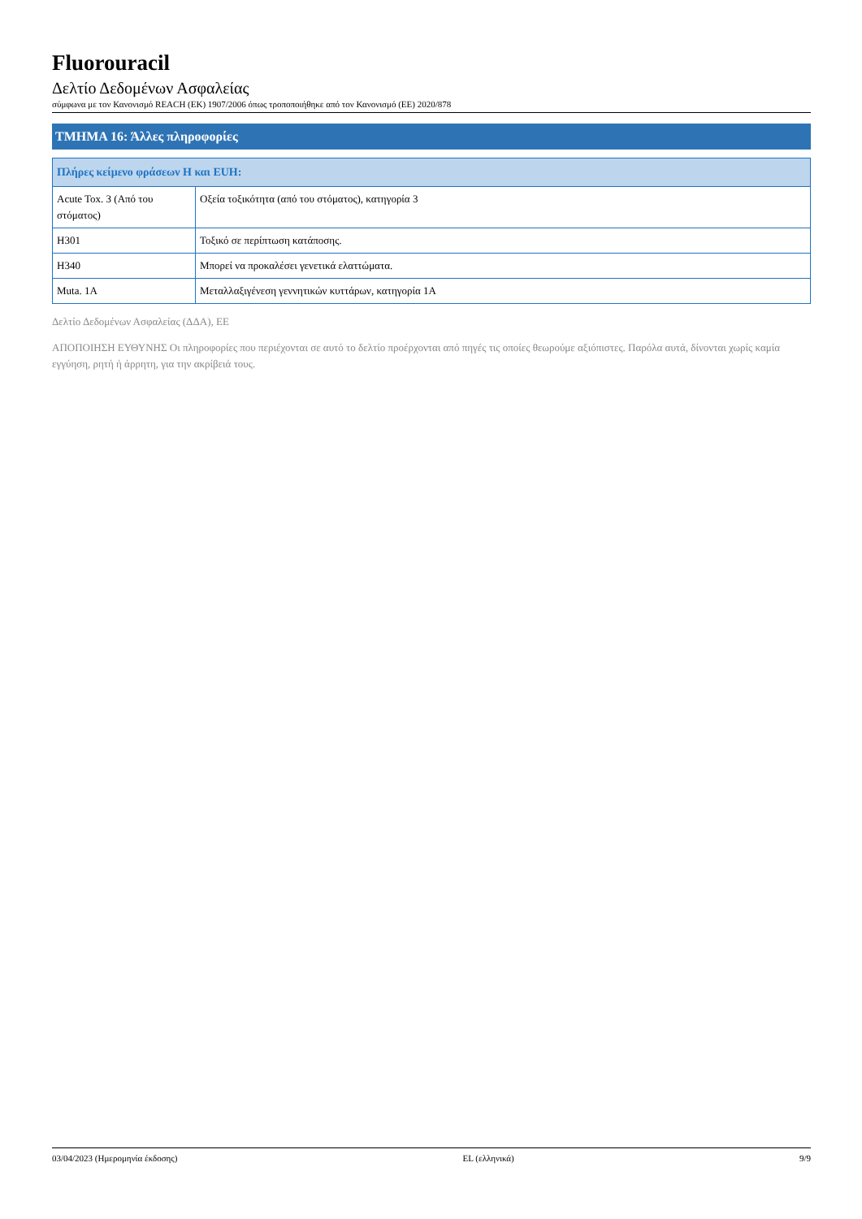Fluorouracil
Δελτίο Δεδομένων Ασφαλείας
σύμφωνα με τον Κανονισμό REACH (ΕΚ) 1907/2006 όπως τροποποιήθηκε από τον Κανονισμό (ΕΕ) 2020/878
ΤΜΗΜΑ 16: Άλλες πληροφορίες
| Πλήρες κείμενο φράσεων H και EUH: | |
| --- | --- |
| Acute Tox. 3 (Από του στόματος) | Οξεία τοξικότητα (από του στόματος), κατηγορία 3 |
| H301 | Τοξικό σε περίπτωση κατάποσης. |
| H340 | Μπορεί να προκαλέσει γενετικά ελαττώματα. |
| Muta. 1A | Μεταλλαξιγένεση γεννητικών κυττάρων, κατηγορία 1A |
Δελτίο Δεδομένων Ασφαλείας (ΔΔΑ), ΕΕ
ΑΠΟΠΟΙΗΣΗ ΕΥΘΥΝΗΣ Οι πληροφορίες που περιέχονται σε αυτό το δελτίο προέρχονται από πηγές τις οποίες θεωρούμε αξιόπιστες. Παρόλα αυτά, δίνονται χωρίς καμία εγγύηση, ρητή ή άρρητη, για την ακρίβειά τους.
03/04/2023 (Ημερομηνία έκδοσης) EL (ελληνικά) 9/9